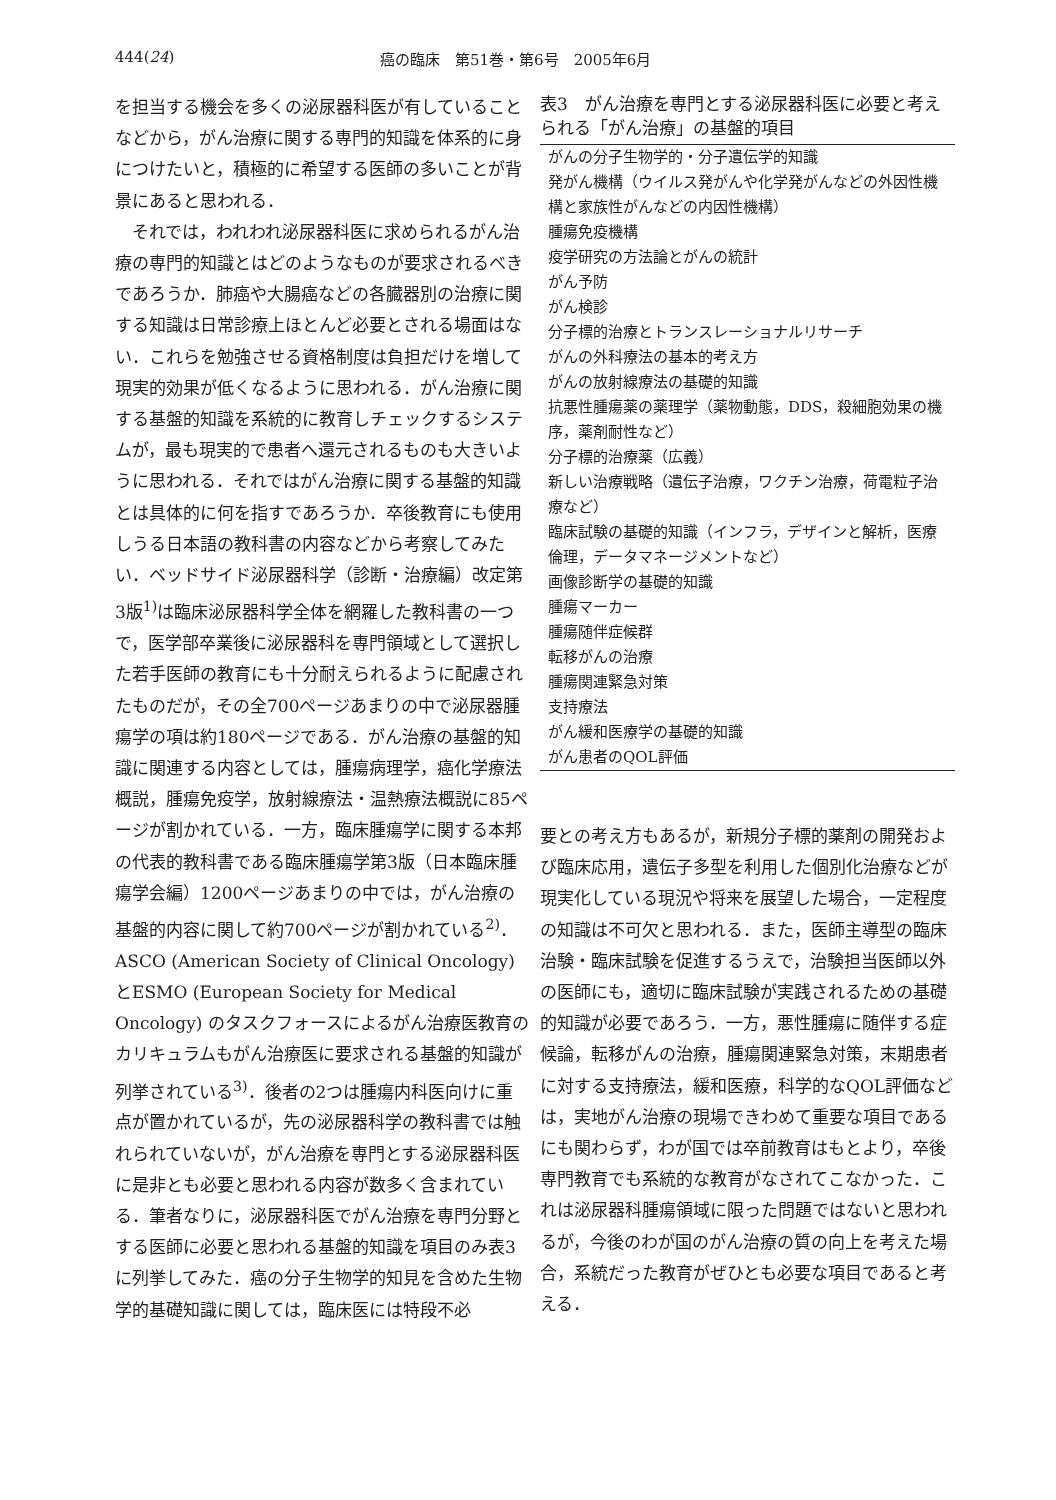444(24) 癌の臨床　第51巻・第6号　2005年6月
を担当する機会を多くの泌尿器科医が有していることなどから，がん治療に関する専門的知識を体系的に身につけたいと，積極的に希望する医師の多いことが背景にあると思われる．
　それでは，われわれ泌尿器科医に求められるがん治療の専門的知識とはどのようなものが要求されるべきであろうか．肺癌や大腸癌などの各臓器別の治療に関する知識は日常診療上ほとんど必要とされる場面はない．これらを勉強させる資格制度は負担だけを増して現実的効果が低くなるように思われる．がん治療に関する基盤的知識を系統的に教育しチェックするシステムが，最も現実的で患者へ還元されるものも大きいように思われる．それではがん治療に関する基盤的知識とは具体的に何を指すであろうか．卒後教育にも使用しうる日本語の教科書の内容などから考察してみたい．ベッドサイド泌尿器科学（診断・治療編）改定第3版<sup>1)</sup>は臨床泌尿器科学全体を網羅した教科書の一つで，医学部卒業後に泌尿器科を専門領域として選択した若手医師の教育にも十分耐えられるように配慮されたものだが，その全700ページあまりの中で泌尿器腫瘍学の項は約180ページである．がん治療の基盤的知識に関連する内容としては，腫瘍病理学，癌化学療法概説，腫瘍免疫学，放射線療法・温熱療法概説に85ページが割かれている．一方，臨床腫瘍学に関する本邦の代表的教科書である臨床腫瘍学第3版（日本臨床腫瘍学会編）1200ページあまりの中では，がん治療の基盤的内容に関して約700ページが割かれている<sup>2)</sup>．ASCO (American Society of Clinical Oncology) とESMO (European Society for Medical Oncology) のタスクフォースによるがん治療医教育のカリキュラムもがん治療医に要求される基盤的知識が列挙されている<sup>3)</sup>．後者の2つは腫瘍内科医向けに重点が置かれているが，先の泌尿器科学の教科書では触れられていないが，がん治療を専門とする泌尿器科医に是非とも必要と思われる内容が数多く含まれている．筆者なりに，泌尿器科医でがん治療を専門分野とする医師に必要と思われる基盤的知識を項目のみ表3に列挙してみた．癌の分子生物学的知見を含めた生物学的基礎知識に関しては，臨床医には特段不必
表3　がん治療を専門とする泌尿器科医に必要と考えられる「がん治療」の基盤的項目
| がんの分子生物学的・分子遺伝学的知識 |
| 発がん機構（ウイルス発がんや化学発がんなどの外因性機構と家族性がんなどの内因性機構） |
| 腫瘍免疫機構 |
| 疫学研究の方法論とがんの統計 |
| がん予防 |
| がん検診 |
| 分子標的治療とトランスレーショナルリサーチ |
| がんの外科療法の基本的考え方 |
| がんの放射線療法の基礎的知識 |
| 抗悪性腫瘍薬の薬理学（薬物動態，DDS，殺細胞効果の機序，薬剤耐性など） |
| 分子標的治療薬（広義） |
| 新しい治療戦略（遺伝子治療，ワクチン治療，荷電粒子治療など） |
| 臨床試験の基礎的知識（インフラ，デザインと解析，医療倫理，データマネージメントなど） |
| 画像診断学の基礎的知識 |
| 腫瘍マーカー |
| 腫瘍随伴症候群 |
| 転移がんの治療 |
| 腫瘍関連緊急対策 |
| 支持療法 |
| がん緩和医療学の基礎的知識 |
| がん患者のQOL評価 |
要との考え方もあるが，新規分子標的薬剤の開発および臨床応用，遺伝子多型を利用した個別化治療などが現実化している現況や将来を展望した場合，一定程度の知識は不可欠と思われる．また，医師主導型の臨床治験・臨床試験を促進するうえで，治験担当医師以外の医師にも，適切に臨床試験が実践されるための基礎的知識が必要であろう．一方，悪性腫瘍に随伴する症候論，転移がんの治療，腫瘍関連緊急対策，末期患者に対する支持療法，緩和医療，科学的なQOL評価などは，実地がん治療の現場できわめて重要な項目であるにも関わらず，わが国では卒前教育はもとより，卒後専門教育でも系統的な教育がなされてこなかった．これは泌尿器科腫瘍領域に限った問題ではないと思われるが，今後のわが国のがん治療の質の向上を考えた場合，系統だった教育がぜひとも必要な項目であると考える．